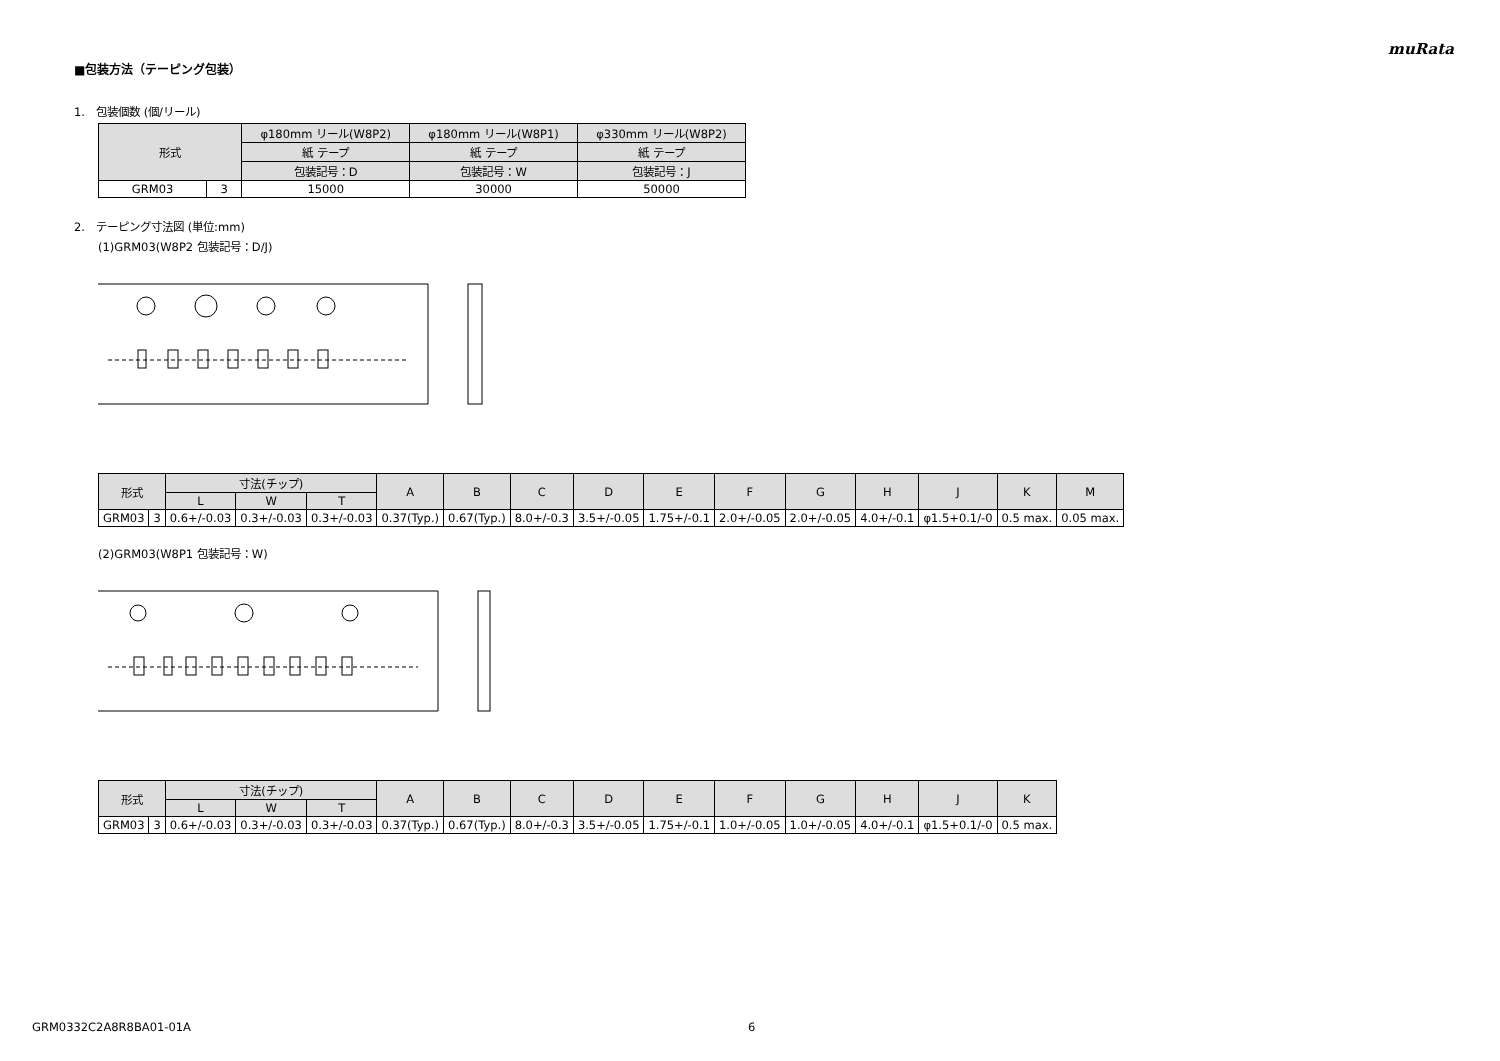muRata
■包装方法（テーピング包装）
1.　包装個数 (個/リール)
| 形式 | | φ180mm リール(W8P2) | φ180mm リール(W8P1) | φ330mm リール(W8P2) |
| --- | --- | --- | --- | --- |
| | | 紙 テープ | 紙 テープ | 紙 テープ |
| | | 包装記号：D | 包装記号：W | 包装記号：J |
| GRM03 | 3 | 15000 | 30000 | 50000 |
2.　テーピング寸法図 (単位:mm)
(1)GRM03(W8P2 包装記号：D/J)
| 形式 | | 寸法(チップ) | | | A | B | C | D | E | F | G | H | J | K | M |
| --- | --- | --- | --- | --- | --- | --- | --- | --- | --- | --- | --- | --- | --- | --- | --- |
| | | L | W | T | | | | | | | | | | | |
| GRM03 | 3 | 0.6+/-0.03 | 0.3+/-0.03 | 0.3+/-0.03 | 0.37(Typ.) | 0.67(Typ.) | 8.0+/-0.3 | 3.5+/-0.05 | 1.75+/-0.1 | 2.0+/-0.05 | 2.0+/-0.05 | 4.0+/-0.1 | φ1.5+0.1/-0 | 0.5 max. | 0.05 max. |
(2)GRM03(W8P1 包装記号：W)
| 形式 | | 寸法(チップ) | | | A | B | C | D | E | F | G | H | J | K |
| --- | --- | --- | --- | --- | --- | --- | --- | --- | --- | --- | --- | --- | --- | --- |
| | | L | W | T | | | | | | | | | | |
| GRM03 | 3 | 0.6+/-0.03 | 0.3+/-0.03 | 0.3+/-0.03 | 0.37(Typ.) | 0.67(Typ.) | 8.0+/-0.3 | 3.5+/-0.05 | 1.75+/-0.1 | 1.0+/-0.05 | 1.0+/-0.05 | 4.0+/-0.1 | φ1.5+0.1/-0 | 0.5 max. |
GRM0332C2A8R8BA01-01A 6